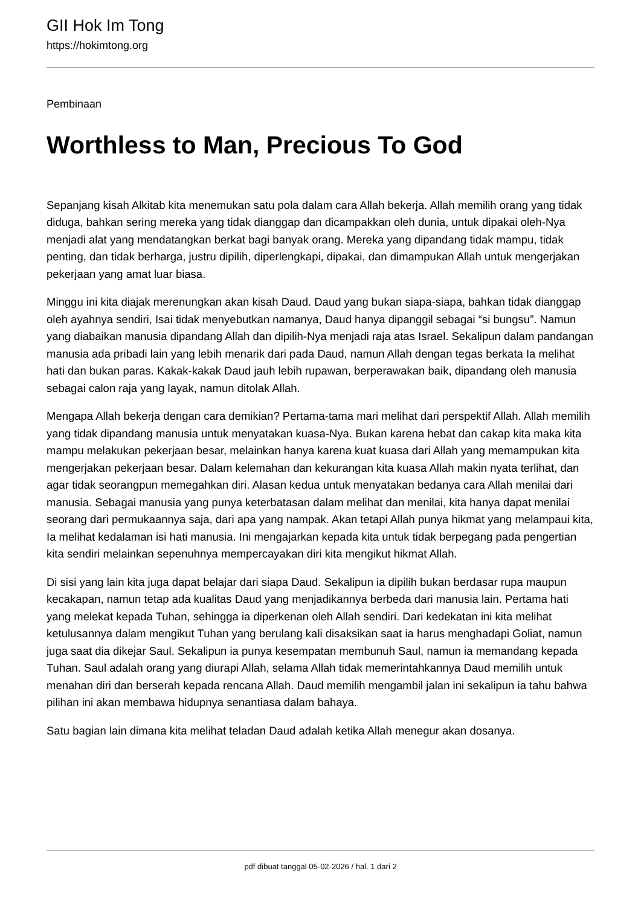GII Hok Im Tong
https://hokimtong.org
Pembinaan
Worthless to Man, Precious To God
Sepanjang kisah Alkitab kita menemukan satu pola dalam cara Allah bekerja. Allah memilih orang yang tidak diduga, bahkan sering mereka yang tidak dianggap dan dicampakkan oleh dunia, untuk dipakai oleh-Nya menjadi alat yang mendatangkan berkat bagi banyak orang. Mereka yang dipandang tidak mampu, tidak penting, dan tidak berharga, justru dipilih, diperlengkapi, dipakai, dan dimampukan Allah untuk mengerjakan pekerjaan yang amat luar biasa.
Minggu ini kita diajak merenungkan akan kisah Daud. Daud yang bukan siapa-siapa, bahkan tidak dianggap oleh ayahnya sendiri, Isai tidak menyebutkan namanya, Daud hanya dipanggil sebagai “si bungsu”. Namun yang diabaikan manusia dipandang Allah dan dipilih-Nya menjadi raja atas Israel. Sekalipun dalam pandangan manusia ada pribadi lain yang lebih menarik dari pada Daud, namun Allah dengan tegas berkata Ia melihat hati dan bukan paras. Kakak-kakak Daud jauh lebih rupawan, berperawakan baik, dipandang oleh manusia sebagai calon raja yang layak, namun ditolak Allah.
Mengapa Allah bekerja dengan cara demikian? Pertama-tama mari melihat dari perspektif Allah. Allah memilih yang tidak dipandang manusia untuk menyatakan kuasa-Nya. Bukan karena hebat dan cakap kita maka kita mampu melakukan pekerjaan besar, melainkan hanya karena kuat kuasa dari Allah yang memampukan kita mengerjakan pekerjaan besar. Dalam kelemahan dan kekurangan kita kuasa Allah makin nyata terlihat, dan agar tidak seorangpun memegahkan diri. Alasan kedua untuk menyatakan bedanya cara Allah menilai dari manusia. Sebagai manusia yang punya keterbatasan dalam melihat dan menilai, kita hanya dapat menilai seorang dari permukaannya saja, dari apa yang nampak. Akan tetapi Allah punya hikmat yang melampaui kita, Ia melihat kedalaman isi hati manusia. Ini mengajarkan kepada kita untuk tidak berpegang pada pengertian kita sendiri melainkan sepenuhnya mempercayakan diri kita mengikut hikmat Allah.
Di sisi yang lain kita juga dapat belajar dari siapa Daud. Sekalipun ia dipilih bukan berdasar rupa maupun kecakapan, namun tetap ada kualitas Daud yang menjadikannya berbeda dari manusia lain. Pertama hati yang melekat kepada Tuhan, sehingga ia diperkenan oleh Allah sendiri. Dari kedekatan ini kita melihat ketulusannya dalam mengikut Tuhan yang berulang kali disaksikan saat ia harus menghadapi Goliat, namun juga saat dia dikejar Saul. Sekalipun ia punya kesempatan membunuh Saul, namun ia memandang kepada Tuhan. Saul adalah orang yang diurapi Allah, selama Allah tidak memerintahkannya Daud memilih untuk menahan diri dan berserah kepada rencana Allah. Daud memilih mengambil jalan ini sekalipun ia tahu bahwa pilihan ini akan membawa hidupnya senantiasa dalam bahaya.
Satu bagian lain dimana kita melihat teladan Daud adalah ketika Allah menegur akan dosanya.
pdf dibuat tanggal 05-02-2026 / hal. 1 dari 2